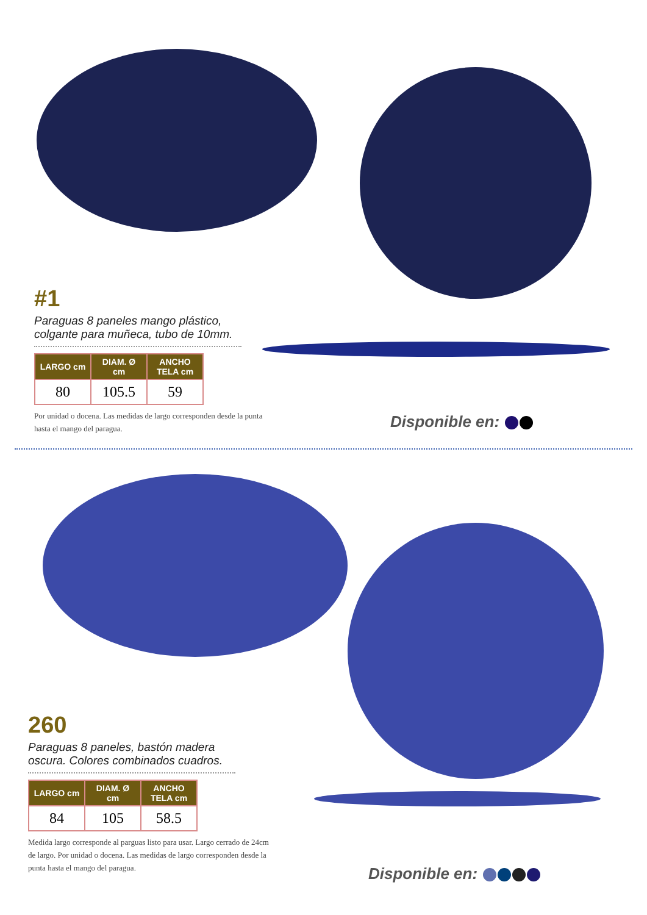#1
Paraguas 8 paneles mango plástico, colgante para muñeca, tubo de 10mm.
| LARGO cm | DIAM. Ø cm | ANCHO TELA cm |
| --- | --- | --- |
| 80 | 105.5 | 59 |
Por unidad o docena. Las medidas de largo corresponden desde la punta hasta el mango del paragua.
Disponible en:
260
Paraguas 8 paneles, bastón madera oscura. Colores combinados cuadros.
| LARGO cm | DIAM. Ø cm | ANCHO TELA cm |
| --- | --- | --- |
| 84 | 105 | 58.5 |
Medida largo corresponde al parguas listo para usar. Largo cerrado de 24cm de largo. Por unidad o docena. Las medidas de largo corresponden desde la punta hasta el mango del paragua.
Disponible en: